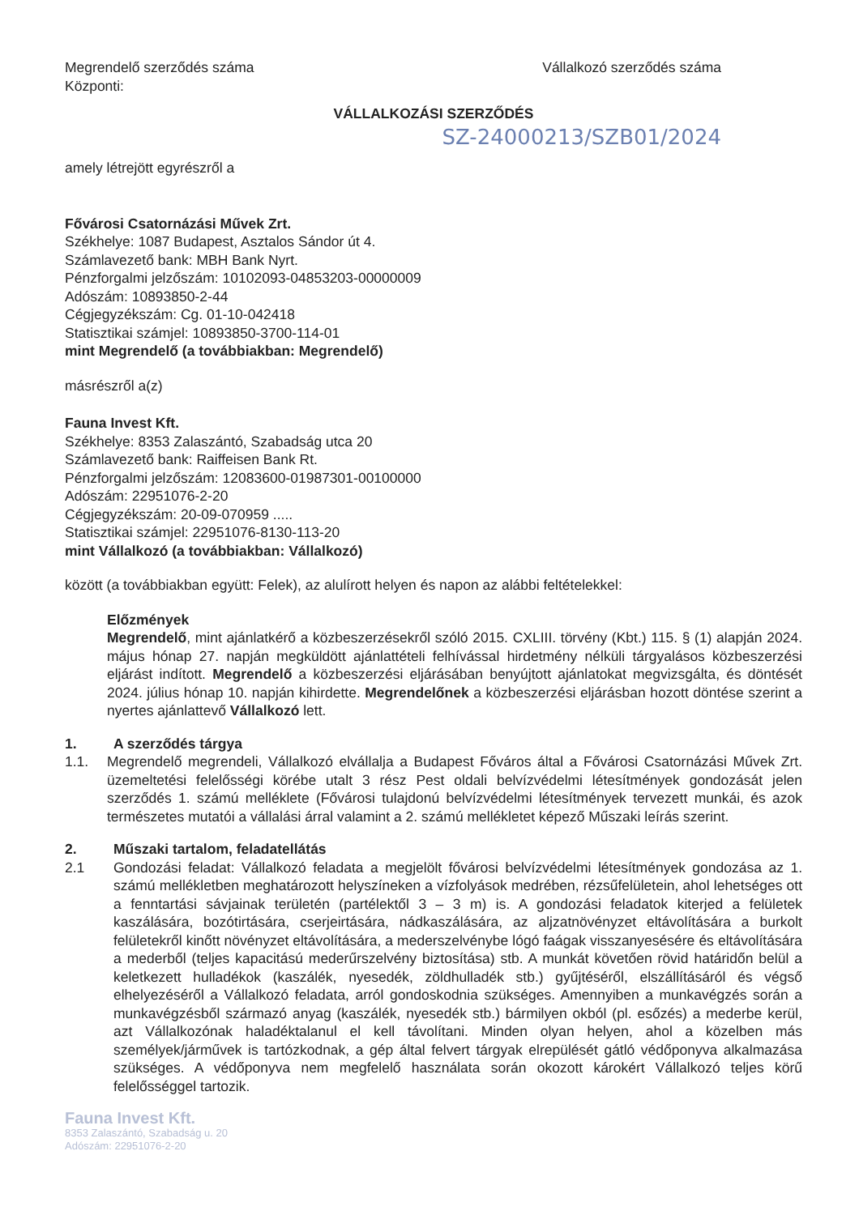Megrendelő szerződés száma Vállalkozó szerződés száma
Központi:
VÁLLALKOZÁSI SZERZŐDÉS
SZ-24000213/SZB01/2024
amely létrejött egyrészről a
Fővárosi Csatornázási Művek Zrt.
Székhelye: 1087 Budapest, Asztalos Sándor út 4.
Számlavezető bank: MBH Bank Nyrt.
Pénzforgalmi jelzőszám: 10102093-04853203-00000009
Adószám: 10893850-2-44
Cégjegyzékszám: Cg. 01-10-042418
Statisztikai számjel: 10893850-3700-114-01
mint Megrendelő (a továbbiakban: Megrendelő)
másrészről a(z)
Fauna Invest Kft.
Székhelye: 8353 Zalaszántó, Szabadság utca 20
Számlavezető bank: Raiffeisen Bank Rt.
Pénzforgalmi jelzőszám: 12083600-01987301-00100000
Adószám: 22951076-2-20
Cégjegyzékszám: 20-09-070959 .....
Statisztikai számjel: 22951076-8130-113-20
mint Vállalkozó (a továbbiakban: Vállalkozó)
között (a továbbiakban együtt: Felek), az alulírott helyen és napon az alábbi feltételekkel:
Előzmények
Megrendelő, mint ajánlatkérő a közbeszerzésekről szóló 2015. CXLIII. törvény (Kbt.) 115. § (1) alapján 2024. május hónap 27. napján megküldött ajánlattételi felhívással hirdetmény nélküli tárgyalásos közbeszerzési eljárást indított. Megrendelő a közbeszerzési eljárásában benyújtott ajánlatokat megvizsgálta, és döntését 2024. július hónap 10. napján kihirdette. Megrendelőnek a közbeszerzési eljárásban hozott döntése szerint a nyertes ajánlattevő Vállalkozó lett.
1. A szerződés tárgya
1.1. Megrendelő megrendeli, Vállalkozó elvállalja a Budapest Főváros által a Fővárosi Csatornázási Művek Zrt. üzemeltetési felelősségi körébe utalt 3 rész Pest oldali belvízvédelmi létesítmények gondozását jelen szerződés 1. számú melléklete (Fővárosi tulajdonú belvízvédelmi létesítmények tervezett munkái, és azok természetes mutatói a vállalási árral valamint a 2. számú mellékletet képező Műszaki leírás szerint.
2. Műszaki tartalom, feladatellátás
2.1 Gondozási feladat: Vállalkozó feladata a megjelölt fővárosi belvízvédelmi létesítmények gondozása az 1. számú mellékletben meghatározott helyszíneken a vízfolyások medrében, rézsűfelületein, ahol lehetséges ott a fenntartási sávjainak területén (partélektől 3 – 3 m) is. A gondozási feladatok kiterjed a felületek kaszálására, bozótirtására, cserjeirtására, nádkaszálására, az aljzatnövényzet eltávolítására a burkolt felületekről kinőtt növényzet eltávolítására, a mederszelvénybe lógó faágak visszanyesésére és eltávolítására a mederből (teljes kapacitású mederűrszelvény biztosítása) stb. A munkát követően rövid határidőn belül a keletkezett hulladékok (kaszálék, nyesedék, zöldhulladék stb.) gyűjtéséről, elszállításáról és végső elhelyezéséről a Vállalkozó feladata, arról gondoskodnia szükséges. Amennyiben a munkavégzés során a munkavégzésből származó anyag (kaszálék, nyesedék stb.) bármilyen okból (pl. esőzés) a mederbe kerül, azt Vállalkozónak haladéktalanul el kell távolítani. Minden olyan helyen, ahol a közelben más személyek/járművek is tartózkodnak, a gép által felvert tárgyak elrepülését gátló védőponyva alkalmazása szükséges. A védőponyva nem megfelelő használata során okozott károkért Vállalkozó teljes körű felelősséggel tartozik.
Fauna Invest Kft.
8353 Zalaszántó, Szabadság u. 20
Adószám: 22951076-2-20